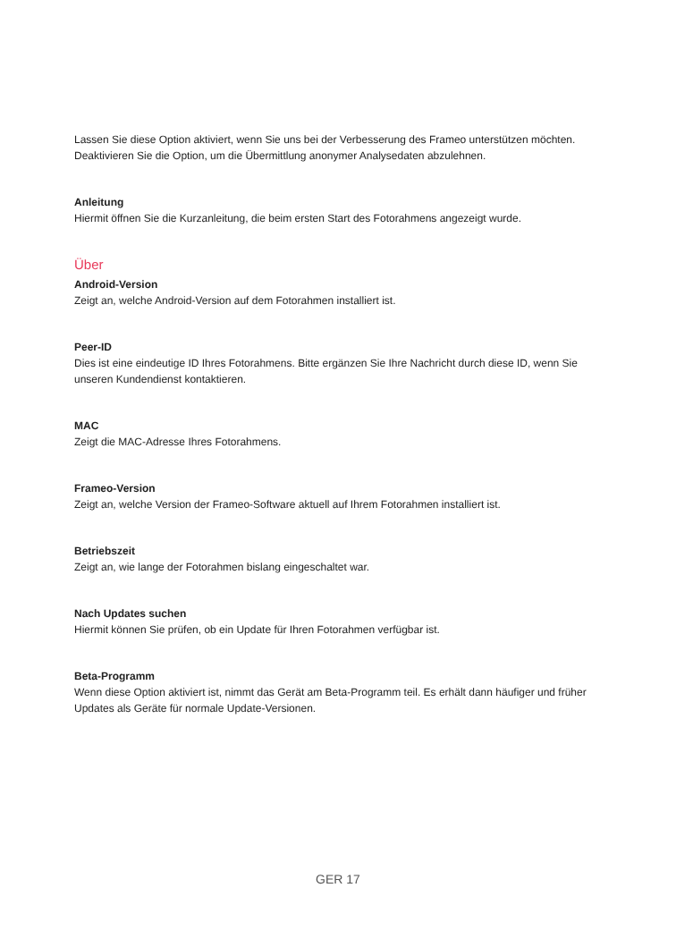Lassen Sie diese Option aktiviert, wenn Sie uns bei der Verbesserung des Frameo unterstützen möchten. Deaktivieren Sie die Option, um die Übermittlung anonymer Analysedaten abzulehnen.
Anleitung
Hiermit öffnen Sie die Kurzanleitung, die beim ersten Start des Fotorahmens angezeigt wurde.
Über
Android-Version
Zeigt an, welche Android-Version auf dem Fotorahmen installiert ist.
Peer-ID
Dies ist eine eindeutige ID Ihres Fotorahmens. Bitte ergänzen Sie Ihre Nachricht durch diese ID, wenn Sie unseren Kundendienst kontaktieren.
MAC
Zeigt die MAC-Adresse Ihres Fotorahmens.
Frameo-Version
Zeigt an, welche Version der Frameo-Software aktuell auf Ihrem Fotorahmen installiert ist.
Betriebszeit
Zeigt an, wie lange der Fotorahmen bislang eingeschaltet war.
Nach Updates suchen
Hiermit können Sie prüfen, ob ein Update für Ihren Fotorahmen verfügbar ist.
Beta-Programm
Wenn diese Option aktiviert ist, nimmt das Gerät am Beta-Programm teil. Es erhält dann häufiger und früher Updates als Geräte für normale Update-Versionen.
GER 17